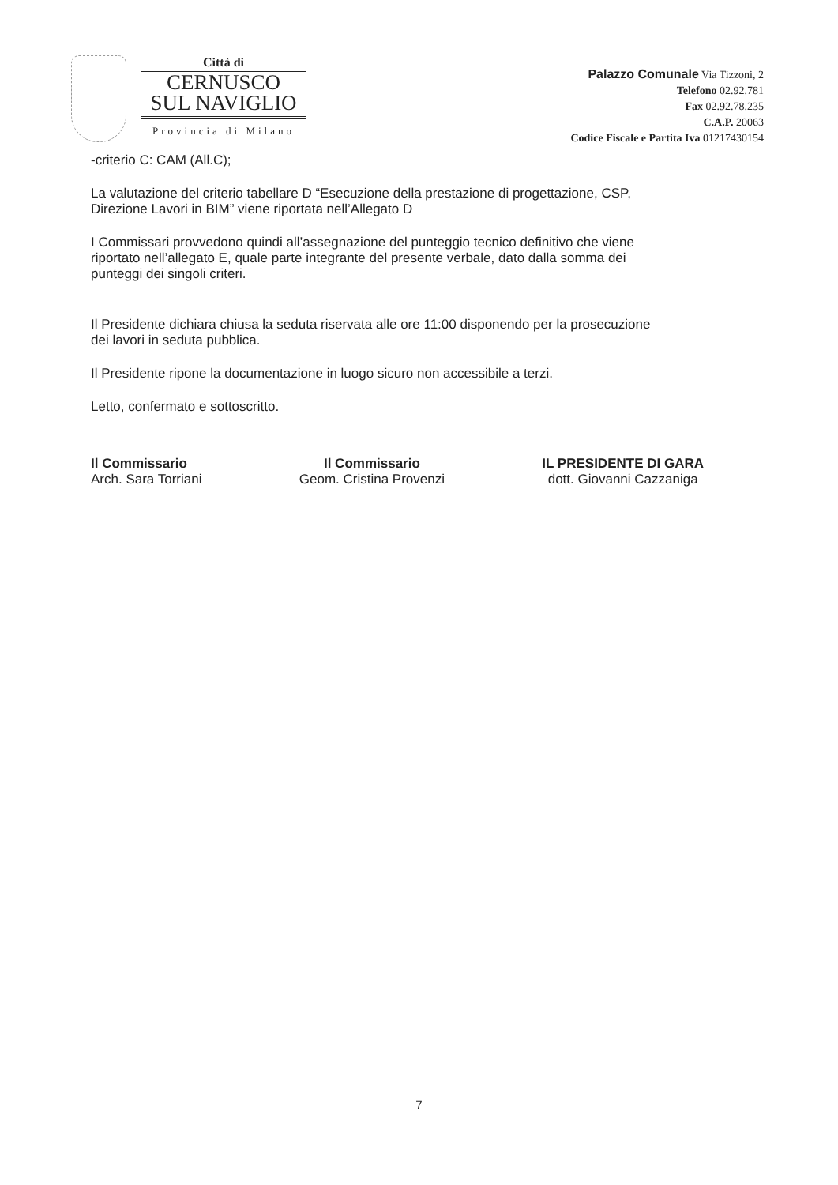Città di
CERNUSCO
SUL NAVIGLIO
Provincia di Milano
Palazzo Comunale Via Tizzoni, 2
Telefono 02.92.781
Fax 02.92.78.235
C.A.P. 20063
Codice Fiscale e Partita Iva 01217430154
-criterio C: CAM (All.C);
La valutazione del criterio tabellare D “Esecuzione della prestazione di progettazione, CSP, Direzione Lavori in BIM” viene riportata nell’Allegato D
I Commissari provvedono quindi all’assegnazione del punteggio tecnico definitivo che viene riportato nell’allegato E, quale parte integrante del presente verbale, dato dalla somma dei punteggi dei singoli criteri.
Il Presidente dichiara chiusa la seduta riservata alle ore 11:00 disponendo per la prosecuzione dei lavori in seduta pubblica.
Il Presidente ripone la documentazione in luogo sicuro non accessibile a terzi.
Letto, confermato e sottoscritto.
Il Commissario
Arch. Sara Torriani
Il Commissario
Geom. Cristina Provenzi
IL PRESIDENTE DI GARA
dott. Giovanni Cazzaniga
7